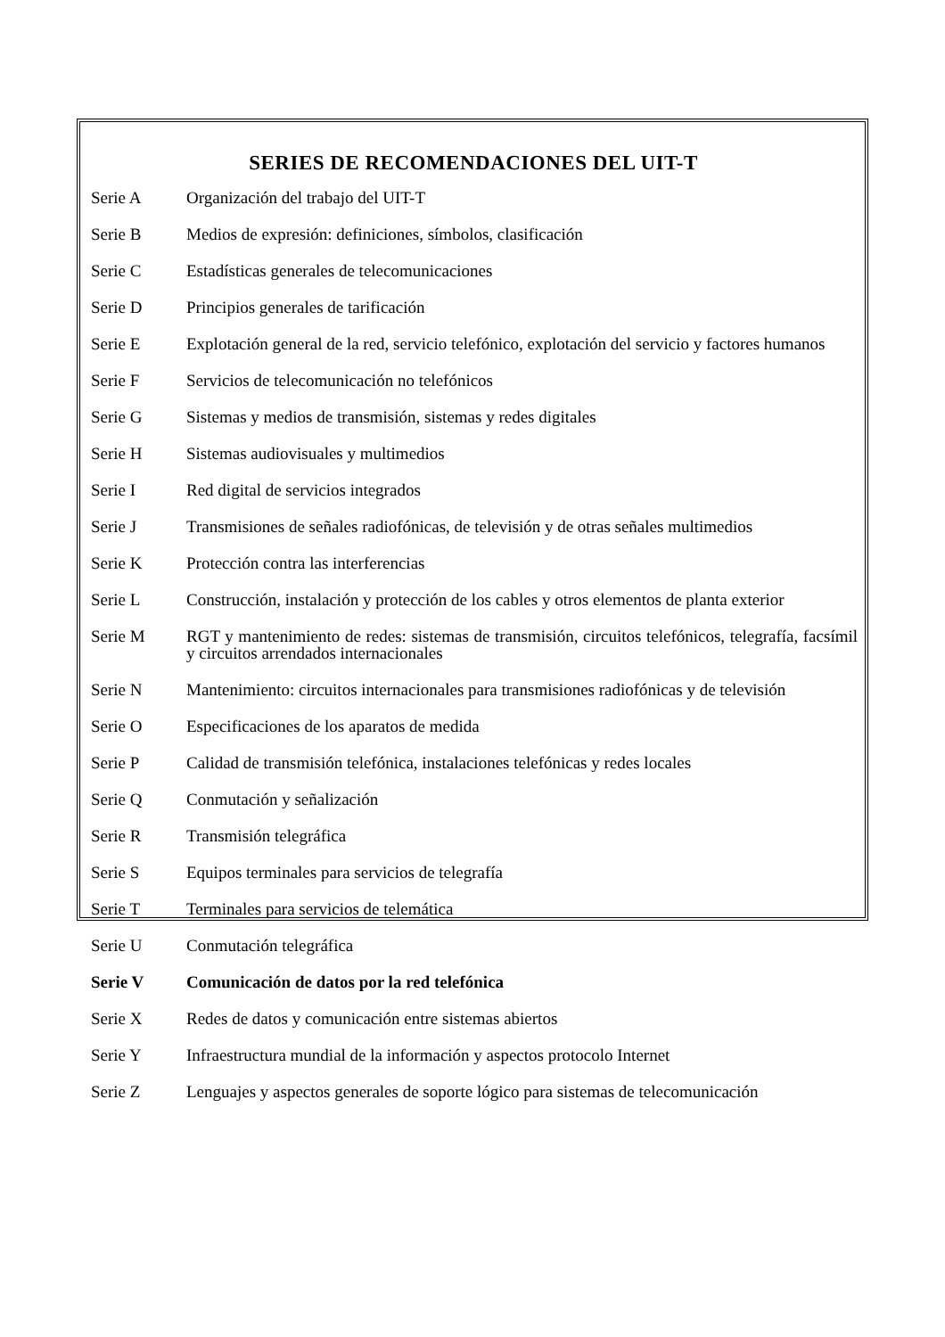SERIES DE RECOMENDACIONES DEL UIT-T
Serie A Organización del trabajo del UIT-T
Serie B Medios de expresión: definiciones, símbolos, clasificación
Serie C Estadísticas generales de telecomunicaciones
Serie D Principios generales de tarificación
Serie E Explotación general de la red, servicio telefónico, explotación del servicio y factores humanos
Serie F Servicios de telecomunicación no telefónicos
Serie G Sistemas y medios de transmisión, sistemas y redes digitales
Serie H Sistemas audiovisuales y multimedios
Serie I Red digital de servicios integrados
Serie J Transmisiones de señales radiofónicas, de televisión y de otras señales multimedios
Serie K Protección contra las interferencias
Serie L Construcción, instalación y protección de los cables y otros elementos de planta exterior
Serie M RGT y mantenimiento de redes: sistemas de transmisión, circuitos telefónicos, telegrafía, facsímil y circuitos arrendados internacionales
Serie N Mantenimiento: circuitos internacionales para transmisiones radiofónicas y de televisión
Serie O Especificaciones de los aparatos de medida
Serie P Calidad de transmisión telefónica, instalaciones telefónicas y redes locales
Serie Q Conmutación y señalización
Serie R Transmisión telegráfica
Serie S Equipos terminales para servicios de telegrafía
Serie T Terminales para servicios de telemática
Serie U Conmutación telegráfica
Serie V Comunicación de datos por la red telefónica
Serie X Redes de datos y comunicación entre sistemas abiertos
Serie Y Infraestructura mundial de la información y aspectos protocolo Internet
Serie Z Lenguajes y aspectos generales de soporte lógico para sistemas de telecomunicación